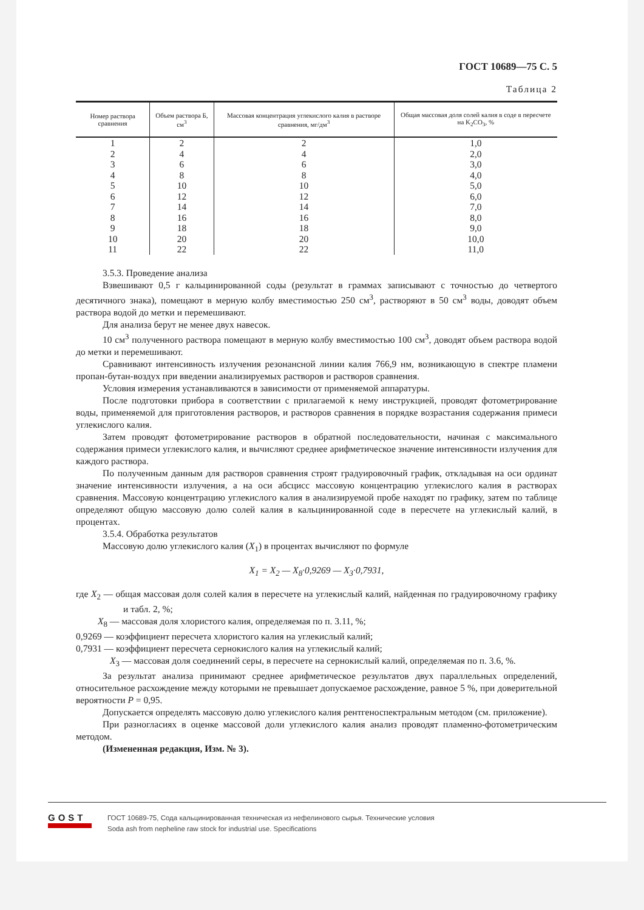ГОСТ 10689—75 С. 5
Таблица 2
| Номер раствора сравнения | Объем раствора Б, см<sup>3</sup> | Массовая концентрация углекислого калия в растворе сравнения, мг/дм<sup>3</sup> | Общая массовая доля солей калия в соде в пересчете на K<sub>2</sub>CO<sub>3</sub>, % |
| --- | --- | --- | --- |
| 1 | 2 | 2 | 1,0 |
| 2 | 4 | 4 | 2,0 |
| 3 | 6 | 6 | 3,0 |
| 4 | 8 | 8 | 4,0 |
| 5 | 10 | 10 | 5,0 |
| 6 | 12 | 12 | 6,0 |
| 7 | 14 | 14 | 7,0 |
| 8 | 16 | 16 | 8,0 |
| 9 | 18 | 18 | 9,0 |
| 10 | 20 | 20 | 10,0 |
| 11 | 22 | 22 | 11,0 |
3.5.3. Проведение анализа
Взвешивают 0,5 г кальцинированной соды (результат в граммах записывают с точностью до четвертого десятичного знака), помещают в мерную колбу вместимостью 250 см<sup>3</sup>, растворяют в 50 см<sup>3</sup> воды, доводят объем раствора водой до метки и перемешивают.
Для анализа берут не менее двух навесок.
10 см<sup>3</sup> полученного раствора помещают в мерную колбу вместимостью 100 см<sup>3</sup>, доводят объем раствора водой до метки и перемешивают.
Сравнивают интенсивность излучения резонансной линии калия 766,9 нм, возникающую в спектре пламени пропан-бутан-воздух при введении анализируемых растворов и растворов сравнения.
Условия измерения устанавливаются в зависимости от применяемой аппаратуры.
После подготовки прибора в соответствии с прилагаемой к нему инструкцией, проводят фотометрирование воды, применяемой для приготовления растворов, и растворов сравнения в порядке возрастания содержания примеси углекислого калия.
Затем проводят фотометрирование растворов в обратной последовательности, начиная с максимального содержания примеси углекислого калия, и вычисляют среднее арифметическое значение интенсивности излучения для каждого раствора.
По полученным данным для растворов сравнения строят градуировочный график, откладывая на оси ординат значение интенсивности излучения, а на оси абсцисс массовую концентрацию углекислого калия в растворах сравнения. Массовую концентрацию углекислого калия в анализируемой пробе находят по графику, затем по таблице определяют общую массовую долю солей калия в кальцинированной соде в пересчете на углекислый калий, в процентах.
3.5.4. Обработка результатов
Массовую долю углекислого калия (X<sub>1</sub>) в процентах вычисляют по формуле
X<sub>1</sub> = X<sub>2</sub> — X<sub>8</sub>·0,9269 — X<sub>3</sub>·0,7931,
где X<sub>2</sub> — общая массовая доля солей калия в пересчете на углекислый калий, найденная по градуировочному графику и табл. 2, %;
X<sub>8</sub> — массовая доля хлористого калия, определяемая по п. 3.11, %;
0,9269 — коэффициент пересчета хлористого калия на углекислый калий;
0,7931 — коэффициент пересчета сернокислого калия на углекислый калий;
X<sub>3</sub> — массовая доля соединений серы, в пересчете на сернокислый калий, определяемая по п. 3.6, %.
За результат анализа принимают среднее арифметическое результатов двух параллельных определений, относительное расхождение между которыми не превышает допускаемое расхождение, равное 5 %, при доверительной вероятности P = 0,95.
Допускается определять массовую долю углекислого калия рентгеноспектральным методом (см. приложение).
При разногласиях в оценке массовой доли углекислого калия анализ проводят пламенно-фотометрическим методом.
(Измененная редакция, Изм. № 3).
GOST
ГОСТ 10689-75, Сода кальцинированная техническая из нефелинового сырья. Технические условия
Soda ash from nepheline raw stock for industrial use. Specifications